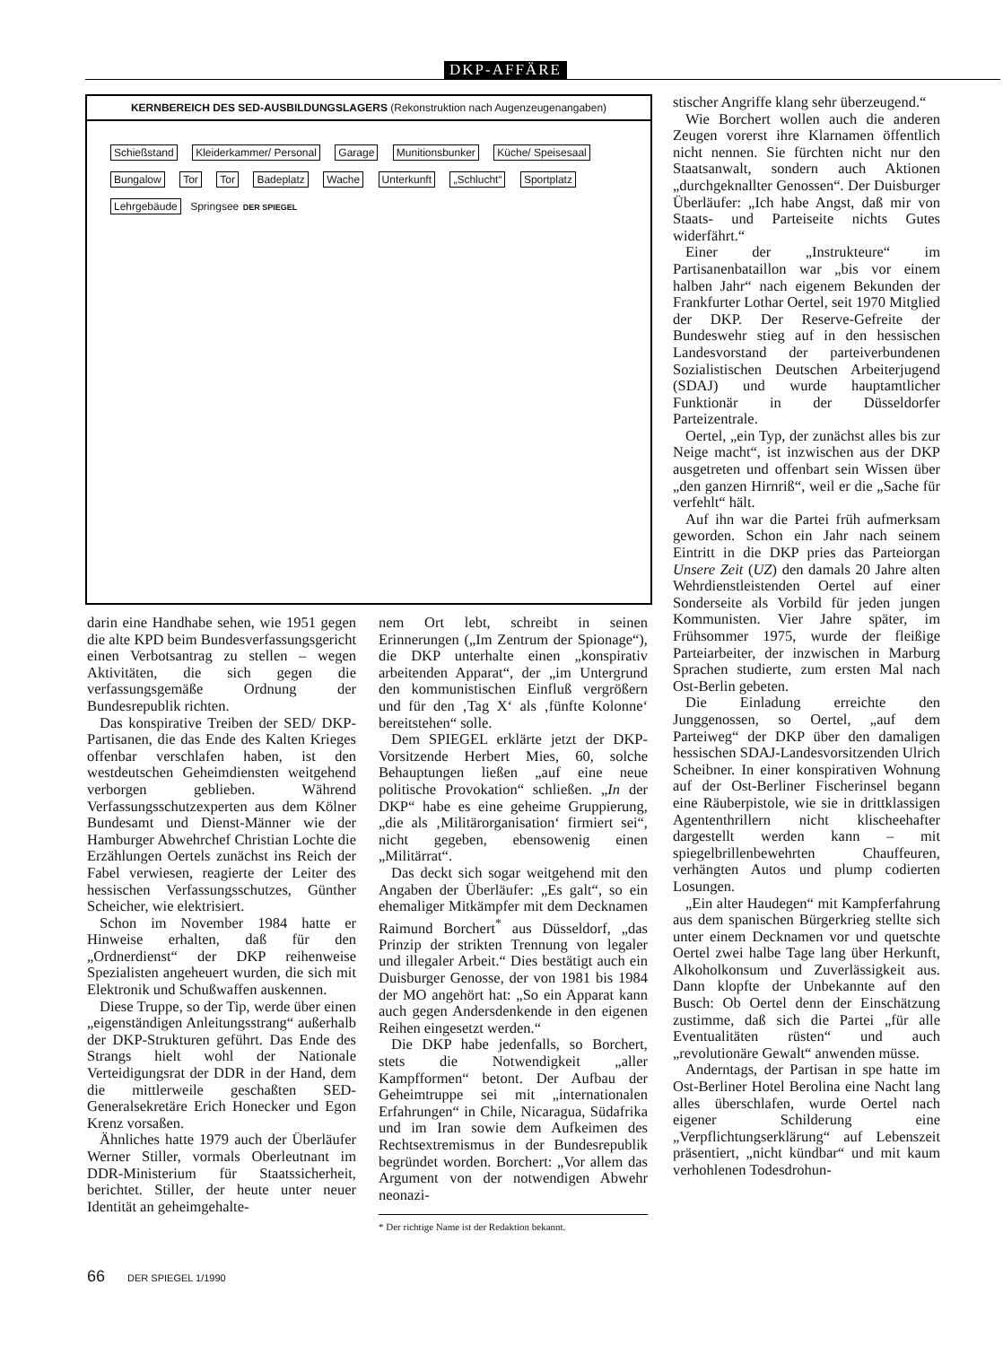DKP-AFFÄRE
KERNBEREICH DES SED-AUSBILDUNGSLAGERS (Rekonstruktion nach Augenzeugenangaben)
Schießstand Kleiderkammer/ Personal Garage Munitionsbunker Küche/ Speisesaal Bungalow Tor Tor Badeplatz Wache Unterkunft „Schlucht“ Sportplatz Lehrgebäude Springsee DER SPIEGEL
darin eine Handhabe sehen, wie 1951 gegen die alte KPD beim Bundesverfassungsgericht einen Verbotsantrag zu stellen – wegen Aktivitäten, die sich gegen die verfassungsgemäße Ordnung der Bundesrepublik richten.
Das konspirative Treiben der SED/ DKP-Partisanen, die das Ende des Kalten Krieges offenbar verschlafen haben, ist den westdeutschen Geheimdiensten weitgehend verborgen geblieben. Während Verfassungsschutzexperten aus dem Kölner Bundesamt und Dienst-Männer wie der Hamburger Abwehrchef Christian Lochte die Erzählungen Oertels zunächst ins Reich der Fabel verwiesen, reagierte der Leiter des hessischen Verfassungsschutzes, Günther Scheicher, wie elektrisiert.
Schon im November 1984 hatte er Hinweise erhalten, daß für den „Ordnerdienst“ der DKP reihenweise Spezialisten angeheuert wurden, die sich mit Elektronik und Schußwaffen auskennen.
Diese Truppe, so der Tip, werde über einen „eigenständigen Anleitungsstrang“ außerhalb der DKP-Strukturen geführt. Das Ende des Strangs hielt wohl der Nationale Verteidigungsrat der DDR in der Hand, dem die mittlerweile geschaßten SED-Generalsekretäre Erich Honecker und Egon Krenz vorsaßen.
Ähnliches hatte 1979 auch der Überläufer Werner Stiller, vormals Oberleutnant im DDR-Ministerium für Staatssicherheit, berichtet. Stiller, der heute unter neuer Identität an geheimgehalte-
nem Ort lebt, schreibt in seinen Erinnerungen („Im Zentrum der Spionage“), die DKP unterhalte einen „konspirativ arbeitenden Apparat“, der „im Untergrund den kommunistischen Einfluß vergrößern und für den ‚Tag X‘ als ‚fünfte Kolonne‘ bereitstehen“ solle.
Dem SPIEGEL erklärte jetzt der DKP-Vorsitzende Herbert Mies, 60, solche Behauptungen ließen „auf eine neue politische Provokation“ schließen. „In der DKP“ habe es eine geheime Gruppierung, „die als ‚Militärorganisation‘ firmiert sei“, nicht gegeben, ebensowenig einen „Militärrat“.
Das deckt sich sogar weitgehend mit den Angaben der Überläufer: „Es galt“, so ein ehemaliger Mitkämpfer mit dem Decknamen Raimund Borchert<sup>*</sup> aus Düsseldorf, „das Prinzip der strikten Trennung von legaler und illegaler Arbeit.“ Dies bestätigt auch ein Duisburger Genosse, der von 1981 bis 1984 der MO angehört hat: „So ein Apparat kann auch gegen Andersdenkende in den eigenen Reihen eingesetzt werden.“
Die DKP habe jedenfalls, so Borchert, stets die Notwendigkeit „aller Kampfformen“ betont. Der Aufbau der Geheimtruppe sei mit „internationalen Erfahrungen“ in Chile, Nicaragua, Südafrika und im Iran sowie dem Aufkeimen des Rechtsextremismus in der Bundesrepublik begründet worden. Borchert: „Vor allem das Argument von der notwendigen Abwehr neonazi-
* Der richtige Name ist der Redaktion bekannt.
stischer Angriffe klang sehr überzeugend.“
Wie Borchert wollen auch die anderen Zeugen vorerst ihre Klarnamen öffentlich nicht nennen. Sie fürchten nicht nur den Staatsanwalt, sondern auch Aktionen „durchgeknallter Genossen“. Der Duisburger Überläufer: „Ich habe Angst, daß mir von Staats- und Parteiseite nichts Gutes widerfährt.“
Einer der „Instrukteure“ im Partisanenbataillon war „bis vor einem halben Jahr“ nach eigenem Bekunden der Frankfurter Lothar Oertel, seit 1970 Mitglied der DKP. Der Reserve-Gefreite der Bundeswehr stieg auf in den hessischen Landesvorstand der parteiverbundenen Sozialistischen Deutschen Arbeiterjugend (SDAJ) und wurde hauptamtlicher Funktionär in der Düsseldorfer Parteizentrale.
Oertel, „ein Typ, der zunächst alles bis zur Neige macht“, ist inzwischen aus der DKP ausgetreten und offenbart sein Wissen über „den ganzen Hirnriß“, weil er die „Sache für verfehlt“ hält.
Auf ihn war die Partei früh aufmerksam geworden. Schon ein Jahr nach seinem Eintritt in die DKP pries das Parteiorgan Unsere Zeit (UZ) den damals 20 Jahre alten Wehrdienstleistenden Oertel auf einer Sonderseite als Vorbild für jeden jungen Kommunisten. Vier Jahre später, im Frühsommer 1975, wurde der fleißige Parteiarbeiter, der inzwischen in Marburg Sprachen studierte, zum ersten Mal nach Ost-Berlin gebeten.
Die Einladung erreichte den Junggenossen, so Oertel, „auf dem Parteiweg“ der DKP über den damaligen hessischen SDAJ-Landesvorsitzenden Ulrich Scheibner. In einer konspirativen Wohnung auf der Ost-Berliner Fischerinsel begann eine Räuberpistole, wie sie in drittklassigen Agententhrillern nicht klischeehafter dargestellt werden kann – mit spiegelbrillenbewehrten Chauffeuren, verhängten Autos und plump codierten Losungen.
„Ein alter Haudegen“ mit Kampferfahrung aus dem spanischen Bürgerkrieg stellte sich unter einem Decknamen vor und quetschte Oertel zwei halbe Tage lang über Herkunft, Alkoholkonsum und Zuverlässigkeit aus. Dann klopfte der Unbekannte auf den Busch: Ob Oertel denn der Einschätzung zustimme, daß sich die Partei „für alle Eventualitäten rüsten“ und auch „revolutionäre Gewalt“ anwenden müsse.
Anderntags, der Partisan in spe hatte im Ost-Berliner Hotel Berolina eine Nacht lang alles überschlafen, wurde Oertel nach eigener Schilderung eine „Verpflichtungserklärung“ auf Lebenszeit präsentiert, „nicht kündbar“ und mit kaum verhohlenen Todesdrohun-
66 DER SPIEGEL 1/1990